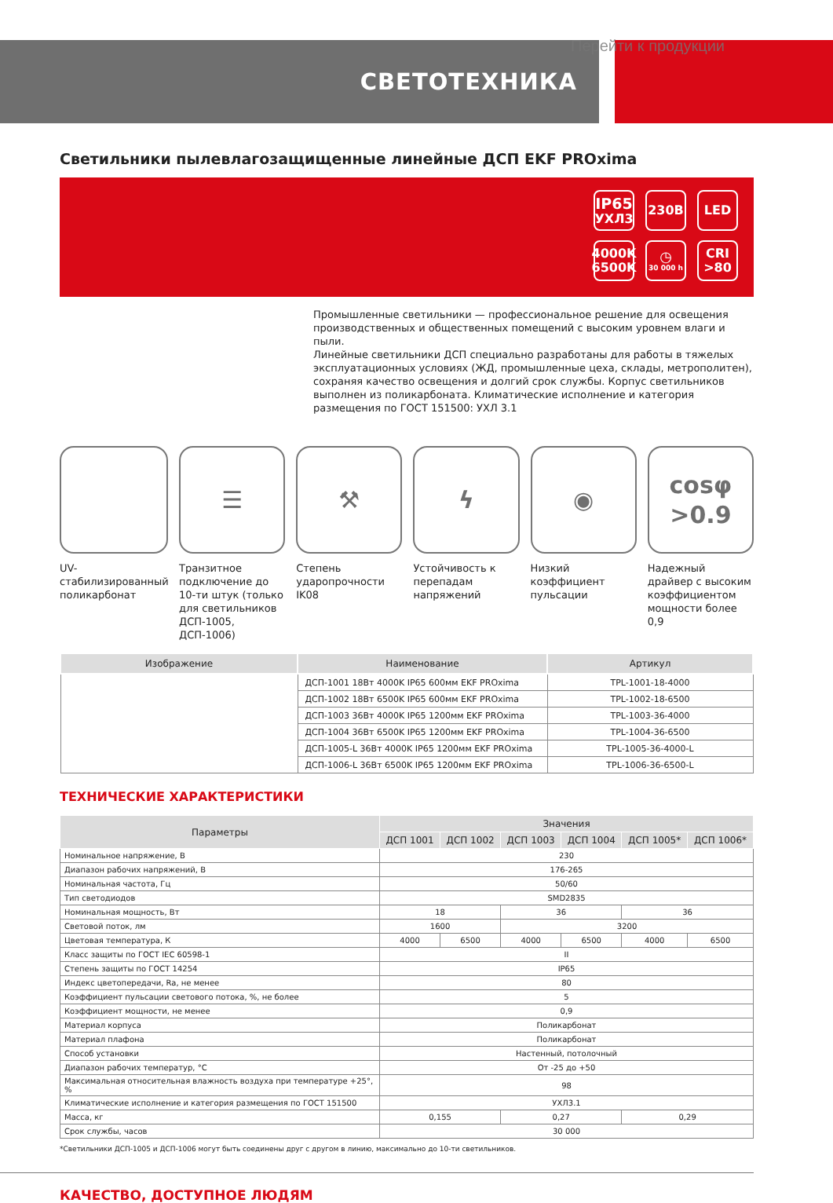Перейти к продукции
СВЕТОТЕХНИКА
Светильники пылевлагозащищенные линейные ДСП EKF PROxima
IP65
УХЛ3
230В
LED
4000K
6500K
◷
30 000 h
CRI
>80
Промышленные светильники — профессиональное решение для освещения производственных и общественных помещений с высоким уровнем влаги и пыли.
Линейные светильники ДСП специально разработаны для работы в тяжелых эксплуатационных условиях (ЖД, промышленные цеха, склады, метрополитен), сохраняя качество освещения и долгий срок службы. Корпус светильников выполнен из поликарбоната. Климатические исполнение и категория размещения по ГОСТ 151500: УХЛ 3.1
UV-стабилизированный поликарбонат
☰
Транзитное подключение до 10-ти штук (только для светильников ДСП-1005, ДСП-1006)
⚒
Степень ударопрочности IK08
ϟ
Устойчивость к перепадам напряжений
◉
Низкий коэффициент пульсации
cosφ
>0.9
Надежный драйвер с высоким коэффициентом мощности более 0,9
| Изображение | Наименование | Артикул |
| --- | --- | --- |
| | ДСП-1001 18Вт 4000K IP65 600мм EKF PROxima | TPL-1001-18-4000 |
| | ДСП-1002 18Вт 6500K IP65 600мм EKF PROxima | TPL-1002-18-6500 |
| | ДСП-1003 36Вт 4000K IP65 1200мм EKF PROxima | TPL-1003-36-4000 |
| | ДСП-1004 36Вт 6500K IP65 1200мм EKF PROxima | TPL-1004-36-6500 |
| | ДСП-1005-L 36Вт 4000K IP65 1200мм EKF PROxima | TPL-1005-36-4000-L |
| | ДСП-1006-L 36Вт 6500K IP65 1200мм EKF PROxima | TPL-1006-36-6500-L |
ТЕХНИЧЕСКИЕ ХАРАКТЕРИСТИКИ
| Параметры | Значения | | | | | |
| --- | --- | --- | --- | --- | --- | --- |
| | ДСП 1001 | ДСП 1002 | ДСП 1003 | ДСП 1004 | ДСП 1005* | ДСП 1006* |
| Номинальное напряжение, В | 230 | | | | | |
| Диапазон рабочих напряжений, В | 176-265 | | | | | |
| Номинальная частота, Гц | 50/60 | | | | | |
| Тип светодиодов | SMD2835 | | | | | |
| Номинальная мощность, Вт | 18 | | 36 | | 36 | |
| Световой поток, лм | 1600 | | 3200 | | | |
| Цветовая температура, К | 4000 | 6500 | 4000 | 6500 | 4000 | 6500 |
| Класс защиты по ГОСТ IEC 60598-1 | II | | | | | |
| Степень защиты по ГОСТ 14254 | IP65 | | | | | |
| Индекс цветопередачи, Ra, не менее | 80 | | | | | |
| Коэффициент пульсации светового потока, %, не более | 5 | | | | | |
| Коэффициент мощности, не менее | 0,9 | | | | | |
| Материал корпуса | Поликарбонат | | | | | |
| Материал плафона | Поликарбонат | | | | | |
| Способ установки | Настенный, потолочный | | | | | |
| Диапазон рабочих температур, °С | От -25 до +50 | | | | | |
| Максимальная относительная влажность воздуха при температуре +25°, % | 98 | | | | | |
| Климатические исполнение и категория размещения по ГОСТ 151500 | УХЛ3.1 | | | | | |
| Масса, кг | 0,155 | | 0,27 | | 0,29 | |
| Срок службы, часов | 30 000 | | | | | |
*Светильники ДСП-1005 и ДСП-1006 могут быть соединены друг с другом в линию, максимально до 10-ти светильников.
КАЧЕСТВО, ДОСТУПНОЕ ЛЮДЯМ